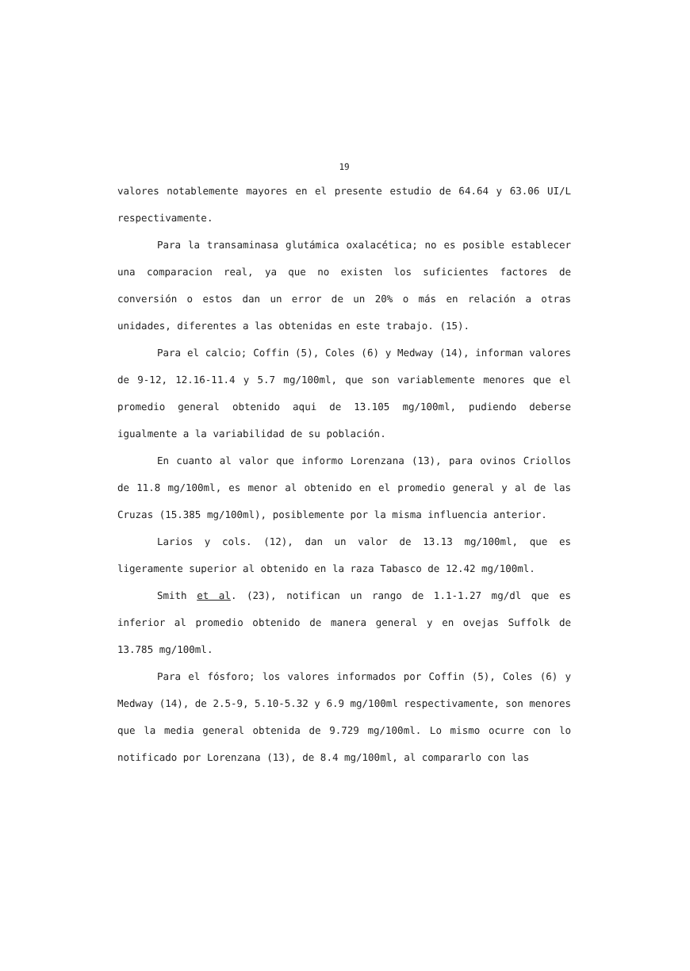19
valores notablemente mayores en el presente estudio de 64.64 y 63.06 UI/L respectivamente.
Para la transaminasa glutámica oxalacética; no es posible establecer una comparacion real, ya que no existen los suficientes factores de conversión o estos dan un error de un 20% o más en relación a otras unidades, diferentes a las obtenidas en este trabajo. (15).
Para el calcio; Coffin (5), Coles (6) y Medway (14), informan valores de 9-12, 12.16-11.4 y 5.7 mg/100ml, que son variablemente menores que el promedio general obtenido aqui de 13.105 mg/100ml, pudiendo deberse igualmente a la variabilidad de su población.
En cuanto al valor que informo Lorenzana (13), para ovinos Criollos de 11.8 mg/100ml, es menor al obtenido en el promedio general y al de las Cruzas (15.385 mg/100ml), posiblemente por la misma influencia anterior.
Larios y cols. (12), dan un valor de 13.13 mg/100ml, que es ligeramente superior al obtenido en la raza Tabasco de 12.42 mg/100ml.
Smith et al. (23), notifican un rango de 1.1-1.27 mg/dl que es inferior al promedio obtenido de manera general y en ovejas Suffolk de 13.785 mg/100ml.
Para el fósforo; los valores informados por Coffin (5), Coles (6) y Medway (14), de 2.5-9, 5.10-5.32 y 6.9 mg/100ml respectivamente, son menores que la media general obtenida de 9.729 mg/100ml. Lo mismo ocurre con lo notificado por Lorenzana (13), de 8.4 mg/100ml, al compararlo con las